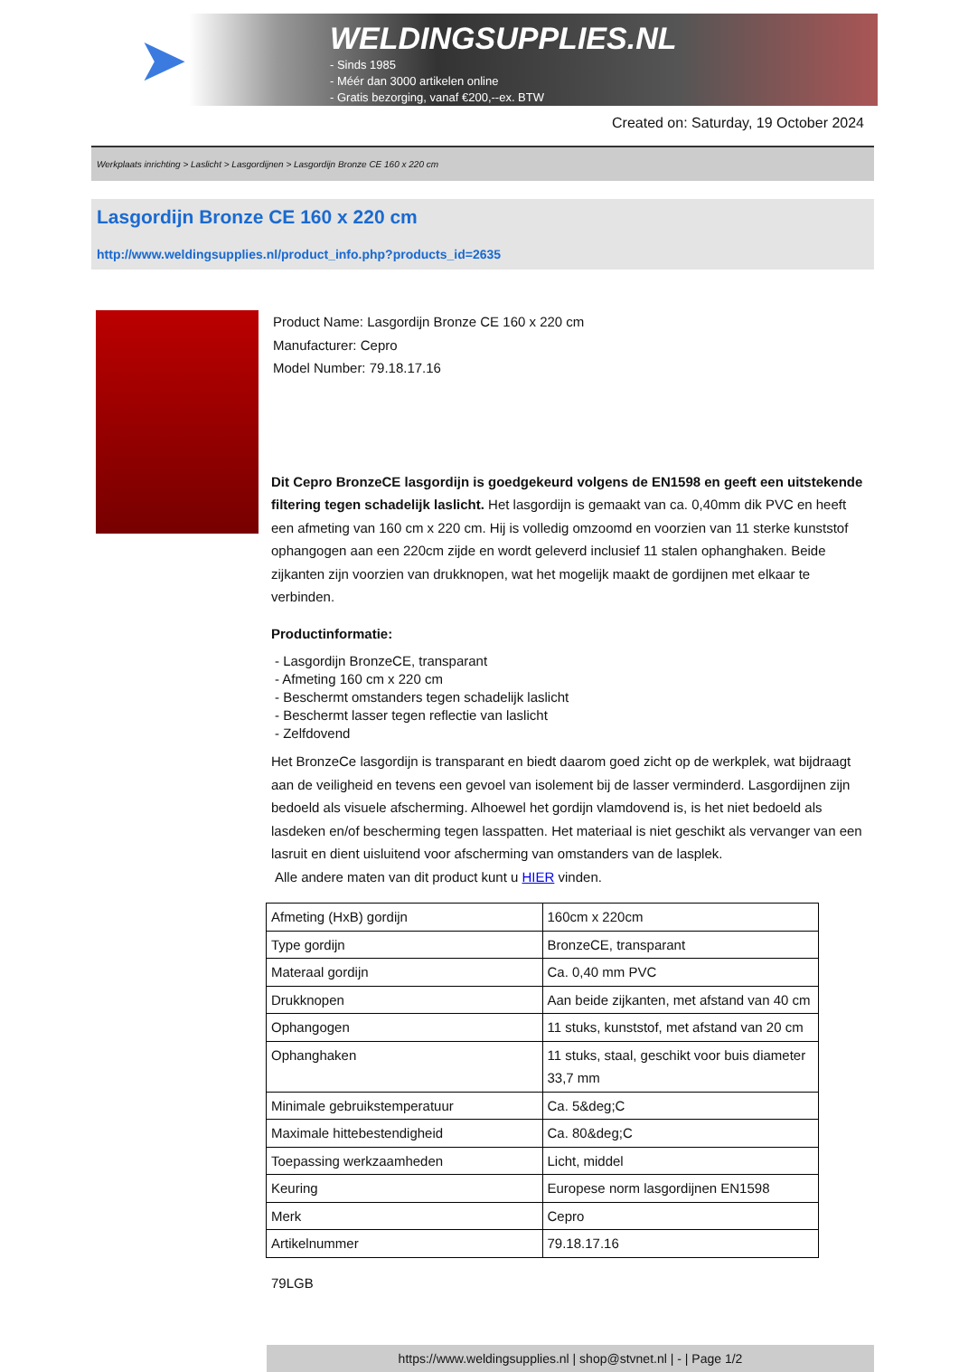➤
WELDINGSUPPLIES.NL
- Sinds 1985
- Méér dan 3000 artikelen online
- Gratis bezorging, vanaf €200,--ex. BTW
Created on: Saturday, 19 October 2024
Werkplaats inrichting > Laslicht > Lasgordijnen > Lasgordijn Bronze CE 160 x 220 cm
Lasgordijn Bronze CE 160 x 220 cm
http://www.weldingsupplies.nl/product_info.php?products_id=2635
Product Name: Lasgordijn Bronze CE 160 x 220 cm
Manufacturer: Cepro
Model Number: 79.18.17.16
Dit Cepro BronzeCE lasgordijn is goedgekeurd volgens de EN1598 en geeft een uitstekende filtering tegen schadelijk laslicht. Het lasgordijn is gemaakt van ca. 0,40mm dik PVC en heeft een afmeting van 160 cm x 220 cm. Hij is volledig omzoomd en voorzien van 11 sterke kunststof ophangogen aan een 220cm zijde en wordt geleverd inclusief 11 stalen ophanghaken. Beide zijkanten zijn voorzien van drukknopen, wat het mogelijk maakt de gordijnen met elkaar te verbinden.
Productinformatie:
- Lasgordijn BronzeCE, transparant
- Afmeting 160 cm x 220 cm
- Beschermt omstanders tegen schadelijk laslicht
- Beschermt lasser tegen reflectie van laslicht
- Zelfdovend
Het BronzeCe lasgordijn is transparant en biedt daarom goed zicht op de werkplek, wat bijdraagt aan de veiligheid en tevens een gevoel van isolement bij de lasser verminderd. Lasgordijnen zijn bedoeld als visuele afscherming. Alhoewel het gordijn vlamdovend is, is het niet bedoeld als lasdeken en/of bescherming tegen lasspatten. Het materiaal is niet geschikt als vervanger van een lasruit en dient uisluitend voor afscherming van omstanders van de lasplek.
Alle andere maten van dit product kunt u HIER vinden.
| Afmeting (HxB) gordijn | 160cm x 220cm |
| Type gordijn | BronzeCE, transparant |
| Materaal gordijn | Ca. 0,40 mm PVC |
| Drukknopen | Aan beide zijkanten, met afstand van 40 cm |
| Ophangogen | 11 stuks, kunststof, met afstand van 20 cm |
| Ophanghaken | 11 stuks, staal, geschikt voor buis diameter 33,7 mm |
| Minimale gebruikstemperatuur | Ca. 5&deg;C |
| Maximale hittebestendigheid | Ca. 80&deg;C |
| Toepassing werkzaamheden | Licht, middel |
| Keuring | Europese norm lasgordijnen EN1598 |
| Merk | Cepro |
| Artikelnummer | 79.18.17.16 |
79LGB
https://www.weldingsupplies.nl | shop@stvnet.nl | - | Page 1/2